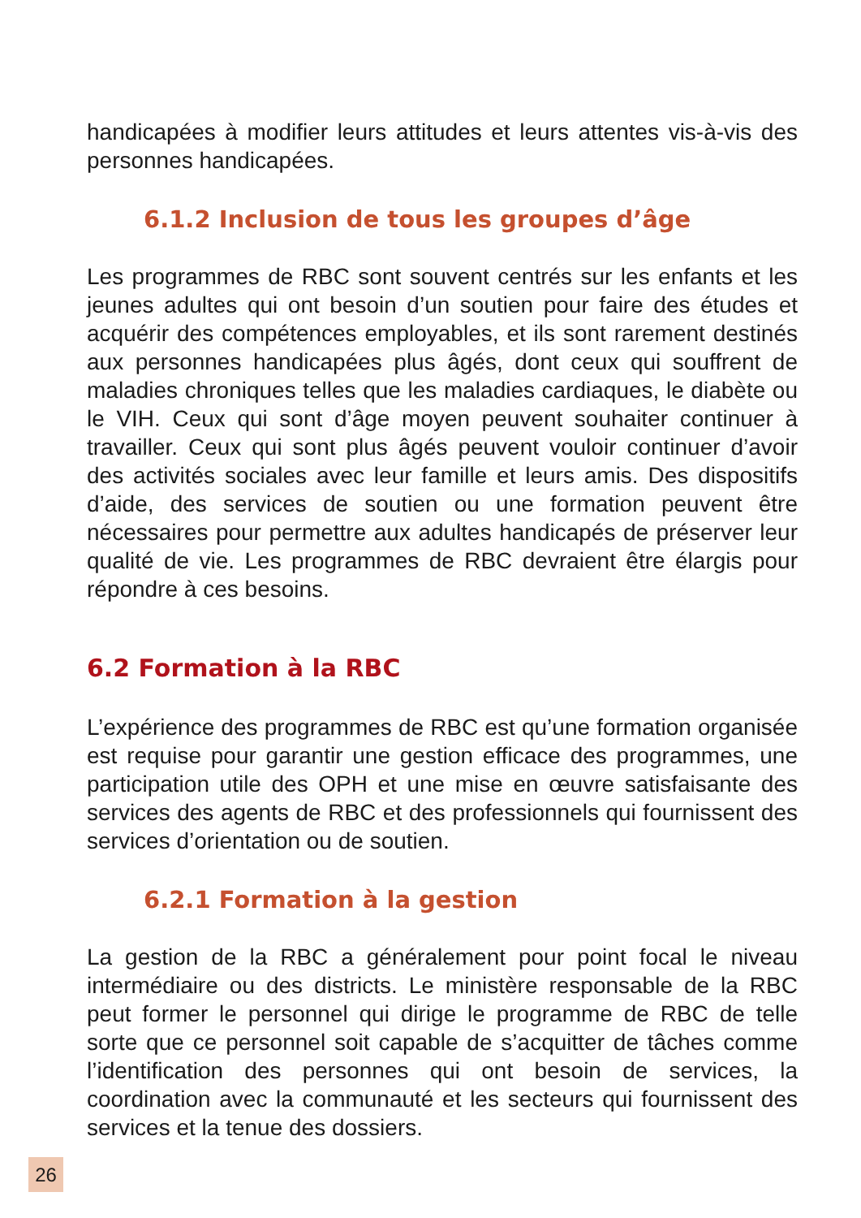handicapées à modifier leurs attitudes et leurs attentes vis-à-vis des personnes handicapées.
6.1.2 Inclusion de tous les groupes d’âge
Les programmes de RBC sont souvent centrés sur les enfants et les jeunes adultes qui ont besoin d’un soutien pour faire des études et acquérir des compétences employables, et ils sont rarement destinés aux personnes handicapées plus âgés, dont ceux qui souffrent de maladies chroniques telles que les maladies cardiaques, le diabète ou le VIH. Ceux qui sont d’âge moyen peuvent souhaiter continuer à travailler. Ceux qui sont plus âgés peuvent vouloir continuer d’avoir des activités sociales avec leur famille et leurs amis. Des dispositifs d’aide, des services de soutien ou une formation peuvent être nécessaires pour permettre aux adultes handicapés de préserver leur qualité de vie. Les programmes de RBC devraient être élargis pour répondre à ces besoins.
6.2 Formation à la RBC
L’expérience des programmes de RBC est qu’une formation organisée est requise pour garantir une gestion efficace des programmes, une participation utile des OPH et une mise en œuvre satisfaisante des services des agents de RBC et des professionnels qui fournissent des services d’orientation ou de soutien.
6.2.1 Formation à la gestion
La gestion de la RBC a généralement pour point focal le niveau intermédiaire ou des districts. Le ministère responsable de la RBC peut former le personnel qui dirige le programme de RBC de telle sorte que ce personnel soit capable de s’acquitter de tâches comme l’identification des personnes qui ont besoin de services, la coordination avec la communauté et les secteurs qui fournissent des services et la tenue des dossiers.
26